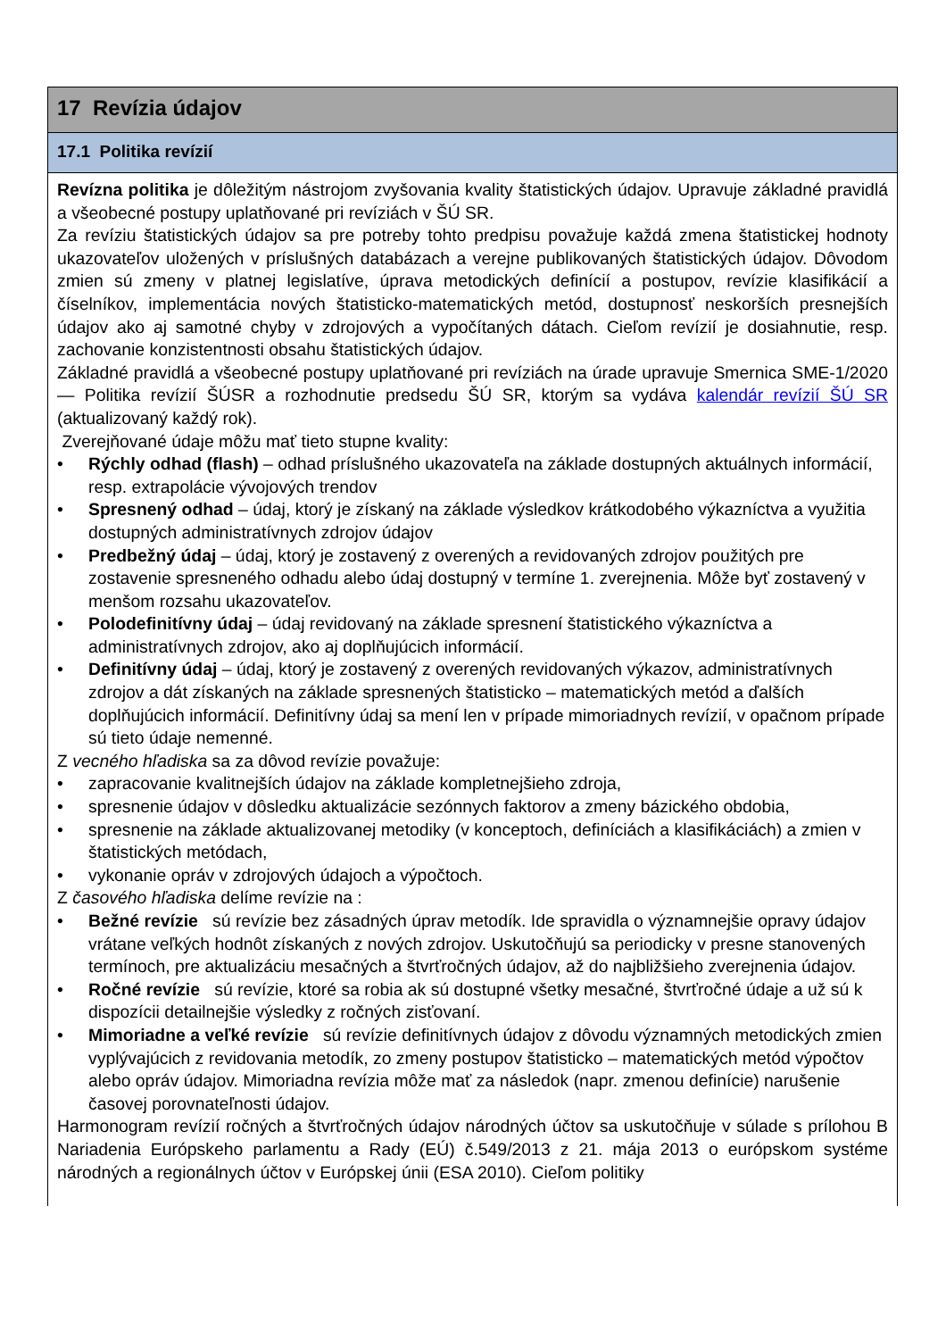17 Revízia údajov
17.1 Politika revízií
Revízna politika je dôležitým nástrojom zvyšovania kvality štatistických údajov. Upravuje základné pravidlá a všeobecné postupy uplatňované pri revíziách v ŠÚ SR.
Za revíziu štatistických údajov sa pre potreby tohto predpisu považuje každá zmena štatistickej hodnoty ukazovateľov uložených v príslušných databázach a verejne publikovaných štatistických údajov. Dôvodom zmien sú zmeny v platnej legislatíve, úprava metodických definícií a postupov, revízie klasifikácií a číselníkov, implementácia nových štatisticko-matematických metód, dostupnosť neskorších presnejších údajov ako aj samotné chyby v zdrojových a vypočítaných dátach. Cieľom revízií je dosiahnutie, resp. zachovanie konzistentnosti obsahu štatistických údajov.
Základné pravidlá a všeobecné postupy uplatňované pri revíziách na úrade upravuje Smernica SME-1/2020 — Politika revízií ŠÚSR a rozhodnutie predsedu ŠÚ SR, ktorým sa vydáva kalendár revízií ŠÚ SR (aktualizovaný každý rok).
Zverejňované údaje môžu mať tieto stupne kvality:
• Rýchly odhad (flash) – odhad príslušného ukazovateľa na základe dostupných aktuálnych informácií, resp. extrapolácie vývojových trendov
• Spresnený odhad – údaj, ktorý je získaný na základe výsledkov krátkodobého výkazníctva a využitia dostupných administratívnych zdrojov údajov
• Predbežný údaj – údaj, ktorý je zostavený z overených a revidovaných zdrojov použitých pre zostavenie spresneného odhadu alebo údaj dostupný v termíne 1. zverejnenia. Môže byť zostavený v menšom rozsahu ukazovateľov.
• Polodefinitívny údaj – údaj revidovaný na základe spresnení štatistického výkazníctva a administratívnych zdrojov, ako aj doplňujúcich informácií.
• Definitívny údaj – údaj, ktorý je zostavený z overených revidovaných výkazov, administratívnych zdrojov a dát získaných na základe spresnených štatisticko – matematických metód a ďalších doplňujúcich informácií. Definitívny údaj sa mení len v prípade mimoriadnych revízií, v opačnom prípade sú tieto údaje nemenné.
Z vecného hľadiska sa za dôvod revízie považuje:
• zapracovanie kvalitnejších údajov na základe kompletnejšieho zdroja,
• spresnenie údajov v dôsledku aktualizácie sezónnych faktorov a zmeny bázického obdobia,
• spresnenie na základe aktualizovanej metodiky (v konceptoch, definíciách a klasifikáciách) a zmien v štatistických metódach,
• vykonanie opráv v zdrojových údajoch a výpočtoch.
Z časového hľadiska delíme revízie na :
• Bežné revízie sú revízie bez zásadných úprav metodík. Ide spravidla o významnejšie opravy údajov vrátane veľkých hodnôt získaných z nových zdrojov. Uskutočňujú sa periodicky v presne stanovených termínoch, pre aktualizáciu mesačných a štvrťročných údajov, až do najbližšieho zverejnenia údajov.
• Ročné revízie sú revízie, ktoré sa robia ak sú dostupné všetky mesačné, štvrťročné údaje a už sú k dispozícii detailnejšie výsledky z ročných zisťovaní.
• Mimoriadne a veľké revízie sú revízie definitívnych údajov z dôvodu významných metodických zmien vyplývajúcich z revidovania metodík, zo zmeny postupov štatisticko – matematických metód výpočtov alebo opráv údajov. Mimoriadna revízia môže mať za následok (napr. zmenou definície) narušenie časovej porovnateľnosti údajov.
Harmonogram revízií ročných a štvrťročných údajov národných účtov sa uskutočňuje v súlade s prílohou B Nariadenia Európskeho parlamentu a Rady (EÚ) č.549/2013 z 21. mája 2013 o európskom systéme národných a regionálnych účtov v Európskej únii (ESA 2010). Cieľom politiky